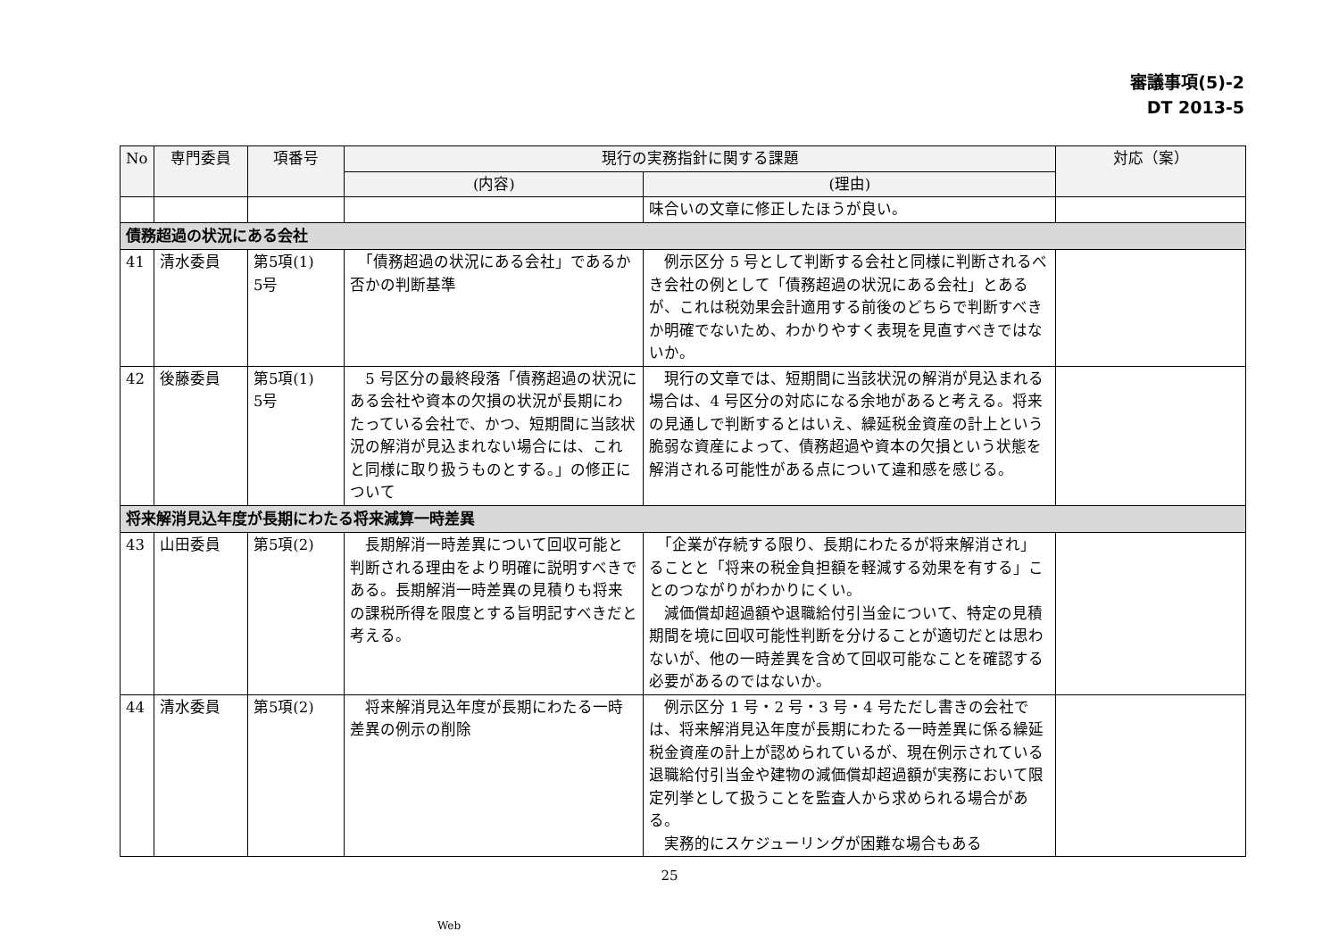審議事項(5)-2
DT 2013-5
| No | 専門委員 | 項番号 | 現行の実務指針に関する課題 | | 対応（案） |
| --- | --- | --- | --- | --- | --- |
| | | | (内容) | (理由) | |
| | | | | 味合いの文章に修正したほうが良い。 | |
| 債務超過の状況にある会社 | | | | | |
| 41 | 清水委員 | 第5項(1) 5号 | 「債務超過の状況にある会社」であるか否かの判断基準 | 例示区分 5 号として判断する会社と同様に判断されるべき会社の例として「債務超過の状況にある会社」とあるが、これは税効果会計適用する前後のどちらで判断すべきか明確でないため、わかりやすく表現を見直すべきではないか。 | |
| 42 | 後藤委員 | 第5項(1) 5号 | 5 号区分の最終段落「債務超過の状況にある会社や資本の欠損の状況が長期にわたっている会社で、かつ、短期間に当該状況の解消が見込まれない場合には、これと同様に取り扱うものとする。」の修正について | 現行の文章では、短期間に当該状況の解消が見込まれる場合は、4 号区分の対応になる余地があると考える。将来の見通しで判断するとはいえ、繰延税金資産の計上という脆弱な資産によって、債務超過や資本の欠損という状態を解消される可能性がある点について違和感を感じる。 | |
| 将来解消見込年度が長期にわたる将来減算一時差異 | | | | | |
| 43 | 山田委員 | 第5項(2) | 長期解消一時差異について回収可能と判断される理由をより明確に説明すべきである。長期解消一時差異の見積りも将来の課税所得を限度とする旨明記すべきだと考える。 | 「企業が存続する限り、長期にわたるが将来解消され」ることと「将来の税金負担額を軽減する効果を有する」ことのつながりがわかりにくい。 減価償却超過額や退職給付引当金について、特定の見積期間を境に回収可能性判断を分けることが適切だとは思わないが、他の一時差異を含めて回収可能なことを確認する必要があるのではないか。 | |
| 44 | 清水委員 | 第5項(2) | 将来解消見込年度が長期にわたる一時差異の例示の削除 | 例示区分 1 号・2 号・3 号・4 号ただし書きの会社では、将来解消見込年度が長期にわたる一時差異に係る繰延税金資産の計上が認められているが、現在例示されている退職給付引当金や建物の減価償却超過額が実務において限定列挙として扱うことを監査人から求められる場合がある。 実務的にスケジューリングが困難な場合もある | |
25
Web